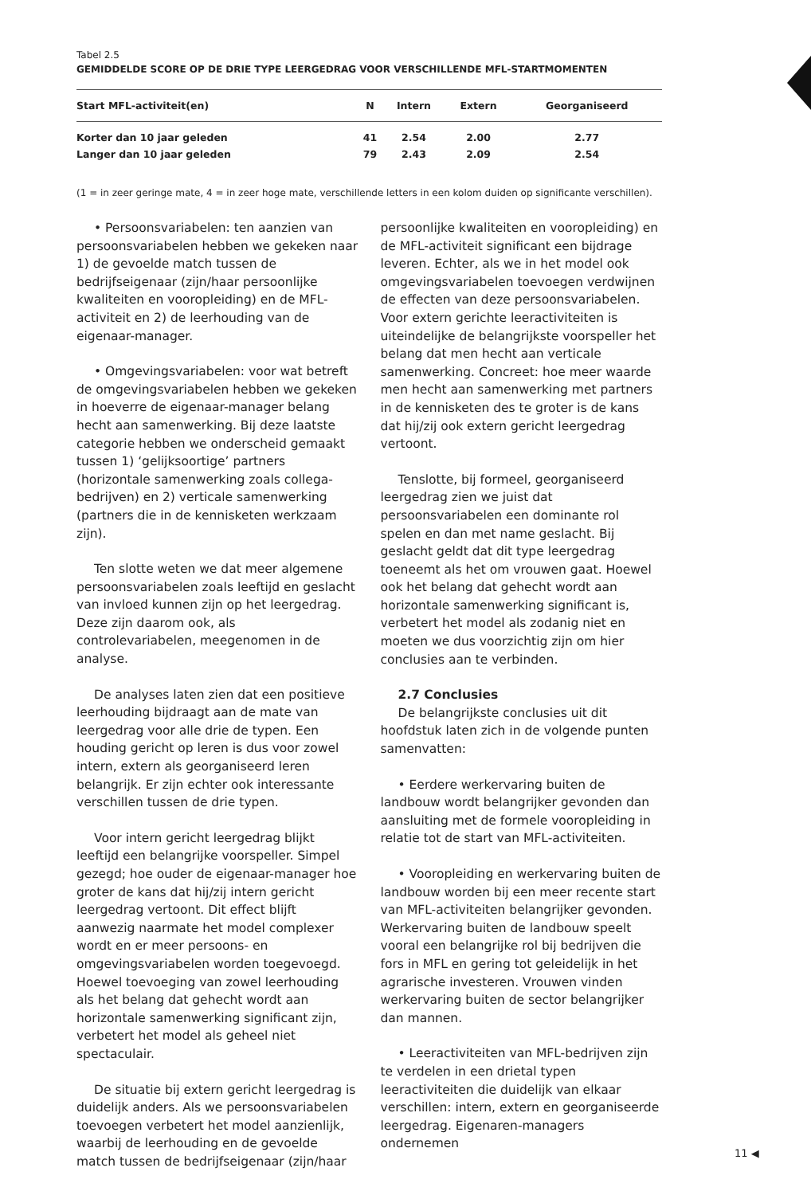Tabel 2.5
GEMIDDELDE SCORE OP DE DRIE TYPE LEERGEDRAG VOOR VERSCHILLENDE MFL-STARTMOMENTEN
| Start MFL-activiteit(en) | N | Intern | Extern | Georganiseerd |
| --- | --- | --- | --- | --- |
| Korter dan 10 jaar geleden | 41 | 2.54 | 2.00 | 2.77 |
| Langer dan 10 jaar geleden | 79 | 2.43 | 2.09 | 2.54 |
(1 = in zeer geringe mate, 4 = in zeer hoge mate, verschillende letters in een kolom duiden op significante verschillen).
• Persoonsvariabelen: ten aanzien van persoonsvariabelen hebben we gekeken naar 1) de gevoelde match tussen de bedrijfseigenaar (zijn/haar persoonlijke kwaliteiten en vooropleiding) en de MFL-activiteit en 2) de leerhouding van de eigenaar-manager.
• Omgevingsvariabelen: voor wat betreft de omgevingsvariabelen hebben we gekeken in hoeverre de eigenaar-manager belang hecht aan samenwerking. Bij deze laatste categorie hebben we onderscheid gemaakt tussen 1) ‘gelijksoortige’ partners (horizontale samenwerking zoals collega-bedrijven) en 2) verticale samenwerking (partners die in de kennisketen werkzaam zijn).
Ten slotte weten we dat meer algemene persoonsvariabelen zoals leeftijd en geslacht van invloed kunnen zijn op het leergedrag. Deze zijn daarom ook, als controlevariabelen, meegenomen in de analyse.
De analyses laten zien dat een positieve leerhouding bijdraagt aan de mate van leergedrag voor alle drie de typen. Een houding gericht op leren is dus voor zowel intern, extern als georganiseerd leren belangrijk. Er zijn echter ook interessante verschillen tussen de drie typen.
Voor intern gericht leergedrag blijkt leeftijd een belangrijke voorspeller. Simpel gezegd; hoe ouder de eigenaar-manager hoe groter de kans dat hij/zij intern gericht leergedrag vertoont. Dit effect blijft aanwezig naarmate het model complexer wordt en er meer persoons- en omgevingsvariabelen worden toegevoegd. Hoewel toevoeging van zowel leerhouding als het belang dat gehecht wordt aan horizontale samenwerking significant zijn, verbetert het model als geheel niet spectaculair.
De situatie bij extern gericht leergedrag is duidelijk anders. Als we persoonsvariabelen toevoegen verbetert het model aanzienlijk, waarbij de leerhouding en de gevoelde match tussen de bedrijfseigenaar (zijn/haar
persoonlijke kwaliteiten en vooropleiding) en de MFL-activiteit significant een bijdrage leveren. Echter, als we in het model ook omgevingsvariabelen toevoegen verdwijnen de effecten van deze persoonsvariabelen. Voor extern gerichte leeractiviteiten is uiteindelijke de belangrijkste voorspeller het belang dat men hecht aan verticale samenwerking. Concreet: hoe meer waarde men hecht aan samenwerking met partners in de kennisketen des te groter is de kans dat hij/zij ook extern gericht leergedrag vertoont.
Tenslotte, bij formeel, georganiseerd leergedrag zien we juist dat persoonsvariabelen een dominante rol spelen en dan met name geslacht. Bij geslacht geldt dat dit type leergedrag toeneemt als het om vrouwen gaat. Hoewel ook het belang dat gehecht wordt aan horizontale samenwerking significant is, verbetert het model als zodanig niet en moeten we dus voorzichtig zijn om hier conclusies aan te verbinden.
2.7 Conclusies
De belangrijkste conclusies uit dit hoofdstuk laten zich in de volgende punten samenvatten:
• Eerdere werkervaring buiten de landbouw wordt belangrijker gevonden dan aansluiting met de formele vooropleiding in relatie tot de start van MFL-activiteiten.
• Vooropleiding en werkervaring buiten de landbouw worden bij een meer recente start van MFL-activiteiten belangrijker gevonden. Werkervaring buiten de landbouw speelt vooral een belangrijke rol bij bedrijven die fors in MFL en gering tot geleidelijk in het agrarische investeren. Vrouwen vinden werkervaring buiten de sector belangrijker dan mannen.
• Leeractiviteiten van MFL-bedrijven zijn te verdelen in een drietal typen leeractiviteiten die duidelijk van elkaar verschillen: intern, extern en georganiseerde leergedrag. Eigenaren-managers ondernemen
11 ◀